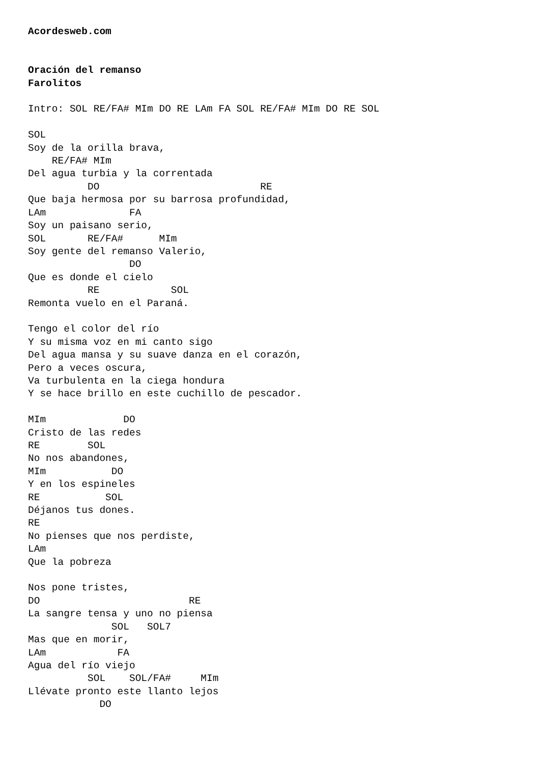Acordesweb.com


Oración del remanso
Farolitos

Intro: SOL RE/FA# MIm DO RE LAm FA SOL RE/FA# MIm DO RE SOL

SOL
Soy de la orilla brava,
    RE/FA# MIm
Del agua turbia y la correntada
          DO                           RE
Que baja hermosa por su barrosa profundidad,
LAm              FA
Soy un paisano serio,
SOL       RE/FA#      MIm
Soy gente del remanso Valerio,
                 DO
Que es donde el cielo
          RE            SOL
Remonta vuelo en el Paraná.

Tengo el color del río
Y su misma voz en mi canto sigo
Del agua mansa y su suave danza en el corazón,
Pero a veces oscura,
Va turbulenta en la ciega hondura
Y se hace brillo en este cuchillo de pescador.

MIm             DO
Cristo de las redes
RE        SOL
No nos abandones,
MIm           DO
Y en los espineles
RE           SOL
Déjanos tus dones.
RE
No pienses que nos perdiste,
LAm
Que la pobreza

Nos pone tristes,
DO                         RE
La sangre tensa y uno no piensa
              SOL   SOL7
Mas que en morir,
LAm            FA
Agua del río viejo
          SOL    SOL/FA#     MIm
Llévate pronto este llanto lejos
            DO